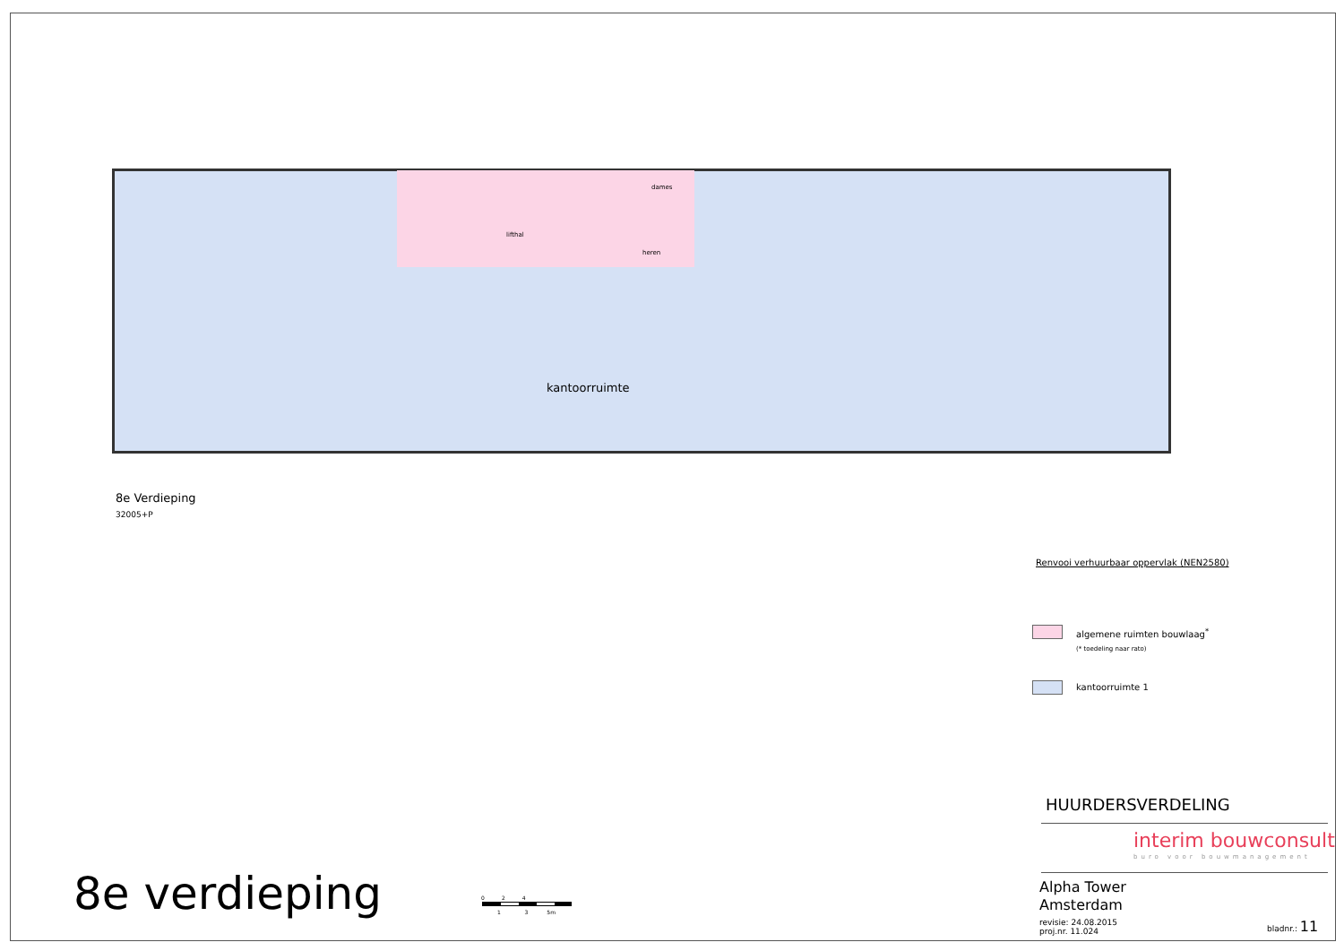lifthal
dames
heren
kantoorruimte
8e Verdieping
32005+P
Renvooi verhuurbaar oppervlak (NEN2580)
algemene ruimten bouwlaag<sup>*</sup>
(* toedeling naar rato)
kantoorruimte 1
HUURDERSVERDELING
interim bouwconsult
buro voor bouwmanagement
Alpha Tower
Amsterdam
revisie: 24.08.2015
proj.nr. 11.024
bladnr.: 11
8e verdieping 0 2 4
1 3 5m